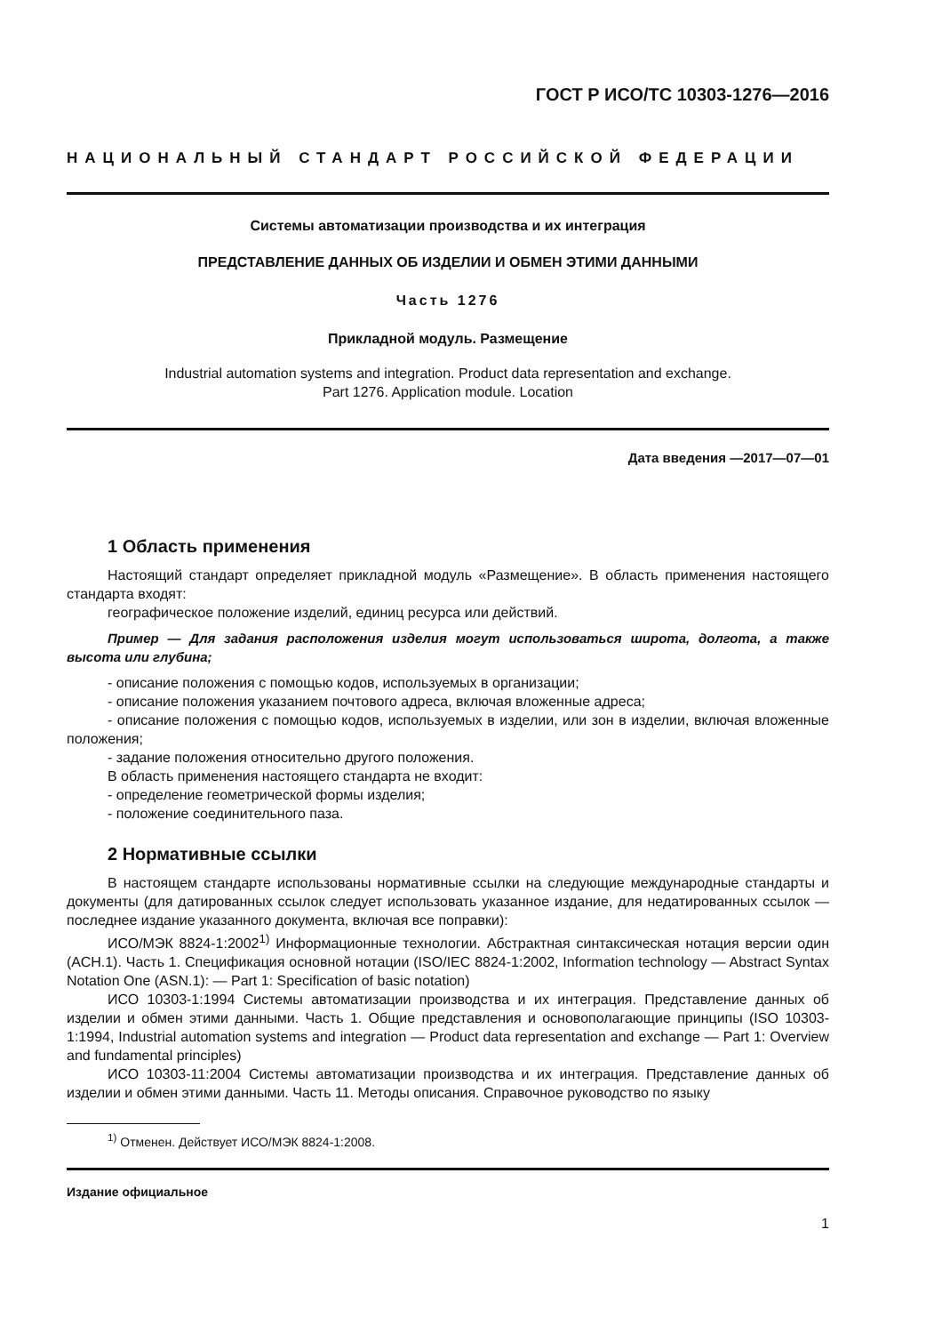ГОСТ Р ИСО/ТС 10303-1276—2016
НАЦИОНАЛЬНЫЙ СТАНДАРТ РОССИЙСКОЙ ФЕДЕРАЦИИ
Системы автоматизации производства и их интеграция
ПРЕДСТАВЛЕНИЕ ДАННЫХ ОБ ИЗДЕЛИИ И ОБМЕН ЭТИМИ ДАННЫМИ
Часть 1276
Прикладной модуль. Размещение
Industrial automation systems and integration. Product data representation and exchange.
Part 1276. Application module. Location
Дата введения —2017—07—01
1 Область применения
Настоящий стандарт определяет прикладной модуль «Размещение». В область применения настоящего стандарта входят:
географическое положение изделий, единиц ресурса или действий.
Пример — Для задания расположения изделия могут использоваться широта, долгота, а также высота или глубина;
- описание положения с помощью кодов, используемых в организации;
- описание положения указанием почтового адреса, включая вложенные адреса;
- описание положения с помощью кодов, используемых в изделии, или зон в изделии, включая вложенные положения;
- задание положения относительно другого положения.
В область применения настоящего стандарта не входит:
- определение геометрической формы изделия;
- положение соединительного паза.
2 Нормативные ссылки
В настоящем стандарте использованы нормативные ссылки на следующие международные стандарты и документы (для датированных ссылок следует использовать указанное издание, для недатированных ссылок — последнее издание указанного документа, включая все поправки):
ИСО/МЭК 8824-1:2002<sup>1)</sup> Информационные технологии. Абстрактная синтаксическая нотация версии один (АСН.1). Часть 1. Спецификация основной нотации (ISO/IEC 8824-1:2002, Information technology — Abstract Syntax Notation One (ASN.1): — Part 1: Specification of basic notation)
ИСО 10303-1:1994 Системы автоматизации производства и их интеграция. Представление данных об изделии и обмен этими данными. Часть 1. Общие представления и основополагающие принципы (ISO 10303-1:1994, Industrial automation systems and integration — Product data representation and exchange — Part 1: Overview and fundamental principles)
ИСО 10303-11:2004 Системы автоматизации производства и их интеграция. Представление данных об изделии и обмен этими данными. Часть 11. Методы описания. Справочное руководство по языку
<sup>1)</sup> Отменен. Действует ИСО/МЭК 8824-1:2008.
Издание официальное
1